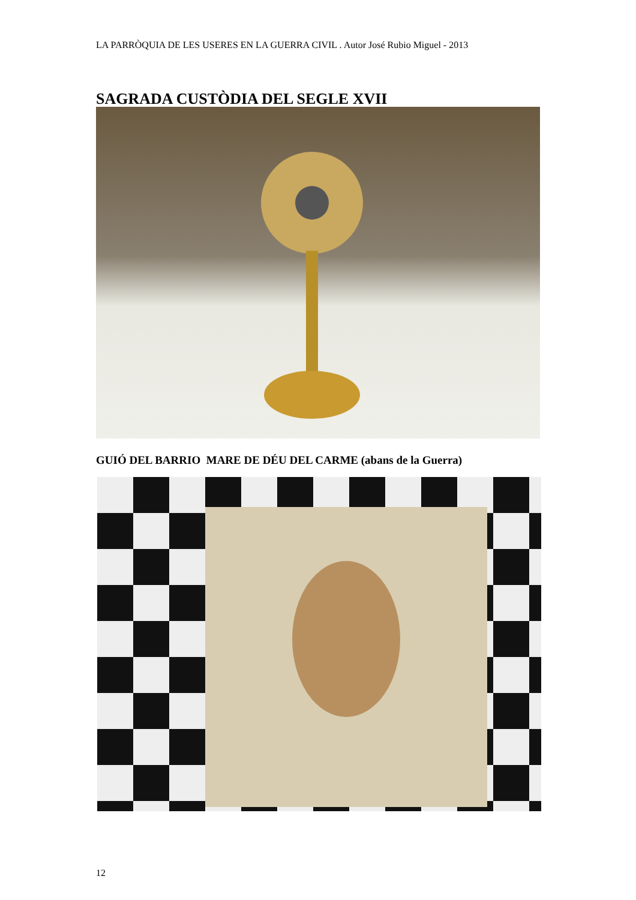LA PARRÒQUIA DE LES USERES EN LA GUERRA CIVIL . Autor José Rubio Miguel - 2013
SAGRADA CUSTÒDIA DEL SEGLE XVII
GUIÓ DEL BARRIO MARE DE DÉU DEL CARME (abans de la Guerra)
12